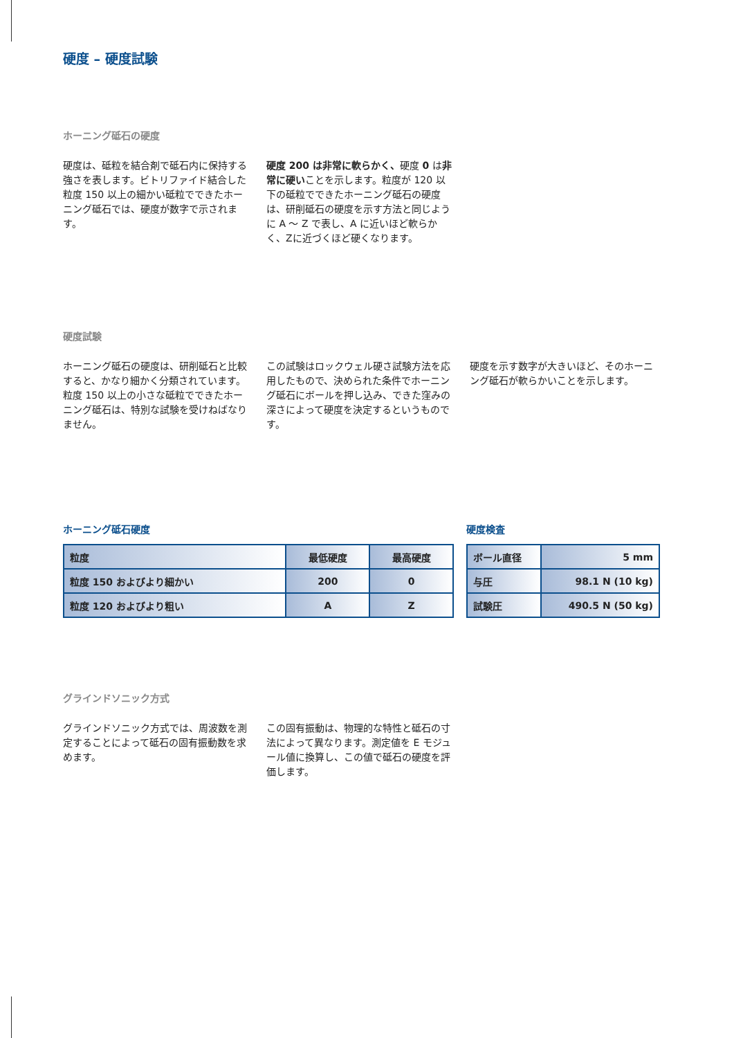硬度 – 硬度試験
ホーニング砥石の硬度
硬度は、砥粒を結合剤で砥石内に保持する強さを表します。ビトリファイド結合した粒度 150 以上の細かい砥粒でできたホーニング砥石では、硬度が数字で示されます。
硬度 200 は非常に軟らかく、硬度 0 は非常に硬いことを示します。粒度が 120 以下の砥粒でできたホーニング砥石の硬度は、研削砥石の硬度を示す方法と同じように A ～ Z で表し、A に近いほど軟らかく、Zに近づくほど硬くなります。
硬度試験
ホーニング砥石の硬度は、研削砥石と比較すると、かなり細かく分類されています。粒度 150 以上の小さな砥粒でできたホーニング砥石は、特別な試験を受けねばなりません。
この試験はロックウェル硬さ試験方法を応用したもので、決められた条件でホーニング砥石にボールを押し込み、できた窪みの深さによって硬度を決定するというものです。
硬度を示す数字が大きいほど、そのホーニング砥石が軟らかいことを示します。
ホーニング砥石硬度
| 粒度 | 最低硬度 | 最高硬度 |
| 粒度 150 およびより細かい | 200 | 0 |
| 粒度 120 およびより粗い | A | Z |
硬度検査
| ボール直径 | 5 mm |
| 与圧 | 98.1 N (10 kg) |
| 試験圧 | 490.5 N (50 kg) |
グラインドソニック方式
グラインドソニック方式では、周波数を測定することによって砥石の固有振動数を求めます。
この固有振動は、物理的な特性と砥石の寸法によって異なります。測定値を E モジュール値に換算し、この値で砥石の硬度を評価します。